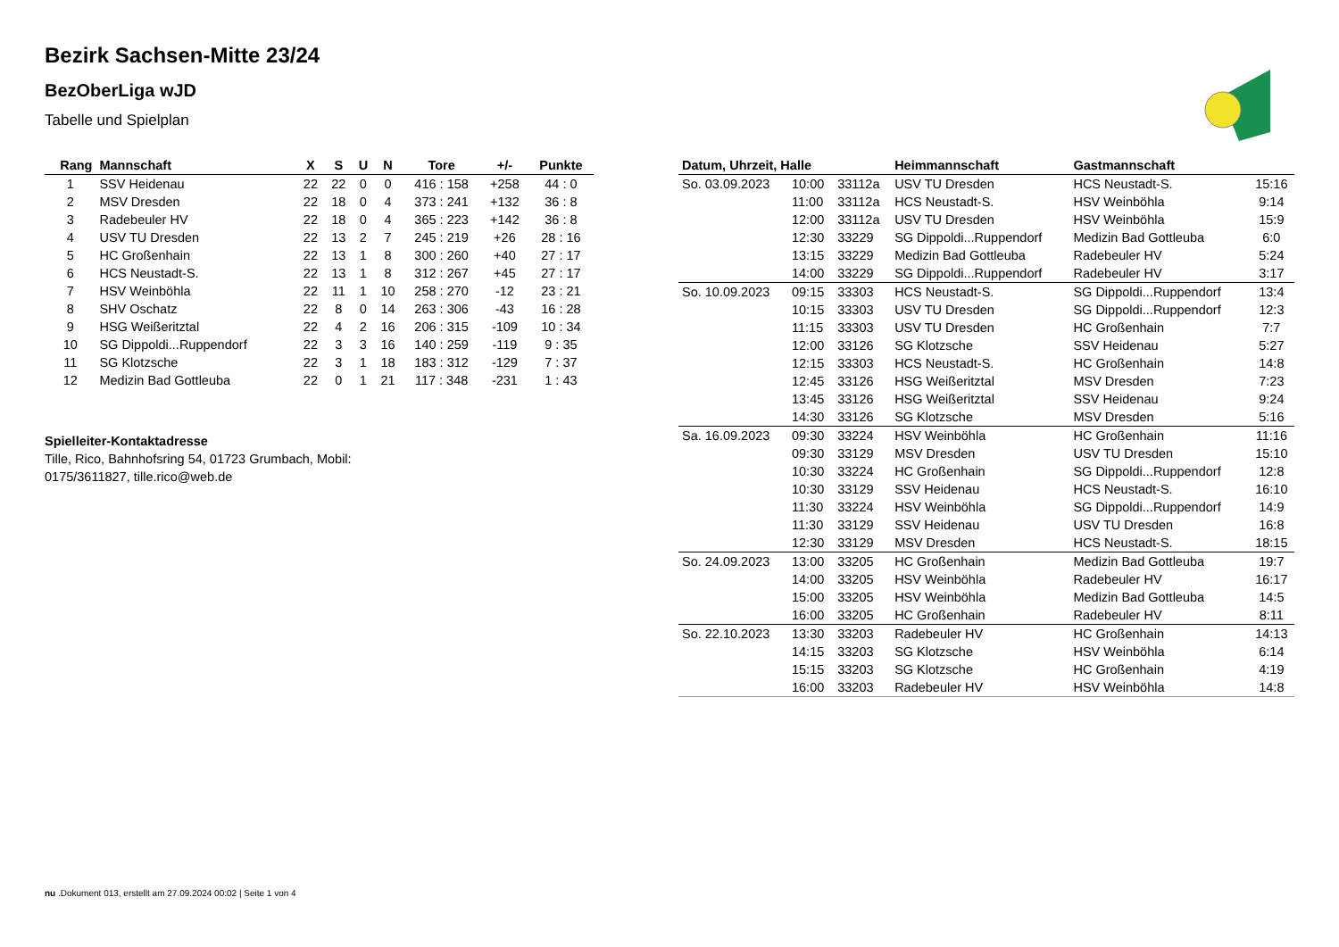Bezirk Sachsen-Mitte 23/24
BezOberLiga wJD
Tabelle und Spielplan
| Rang | Mannschaft | X | S | U | N | Tore | +/- | Punkte |
| --- | --- | --- | --- | --- | --- | --- | --- | --- |
| 1 | SSV Heidenau | 22 | 22 | 0 | 0 | 416 : 158 | +258 | 44 : 0 |
| 2 | MSV Dresden | 22 | 18 | 0 | 4 | 373 : 241 | +132 | 36 : 8 |
| 3 | Radebeuler HV | 22 | 18 | 0 | 4 | 365 : 223 | +142 | 36 : 8 |
| 4 | USV TU Dresden | 22 | 13 | 2 | 7 | 245 : 219 | +26 | 28 : 16 |
| 5 | HC Großenhain | 22 | 13 | 1 | 8 | 300 : 260 | +40 | 27 : 17 |
| 6 | HCS Neustadt-S. | 22 | 13 | 1 | 8 | 312 : 267 | +45 | 27 : 17 |
| 7 | HSV Weinböhla | 22 | 11 | 1 | 10 | 258 : 270 | -12 | 23 : 21 |
| 8 | SHV Oschatz | 22 | 8 | 0 | 14 | 263 : 306 | -43 | 16 : 28 |
| 9 | HSG Weißeritztal | 22 | 4 | 2 | 16 | 206 : 315 | -109 | 10 : 34 |
| 10 | SG Dippoldi...Ruppendorf | 22 | 3 | 3 | 16 | 140 : 259 | -119 | 9 : 35 |
| 11 | SG Klotzsche | 22 | 3 | 1 | 18 | 183 : 312 | -129 | 7 : 37 |
| 12 | Medizin Bad Gottleuba | 22 | 0 | 1 | 21 | 117 : 348 | -231 | 1 : 43 |
Spielleiter-Kontaktadresse
Tille, Rico, Bahnhofsring 54, 01723 Grumbach, Mobil: 0175/3611827, tille.rico@web.de
| Datum, Uhrzeit, Halle | | | Heimmannschaft | Gastmannschaft | |
| --- | --- | --- | --- | --- | --- |
| So. 03.09.2023 | 10:00 | 33112a | USV TU Dresden | HCS Neustadt-S. | 15:16 |
| | 11:00 | 33112a | HCS Neustadt-S. | HSV Weinböhla | 9:14 |
| | 12:00 | 33112a | USV TU Dresden | HSV Weinböhla | 15:9 |
| | 12:30 | 33229 | SG Dippoldi...Ruppendorf | Medizin Bad Gottleuba | 6:0 |
| | 13:15 | 33229 | Medizin Bad Gottleuba | Radebeuler HV | 5:24 |
| | 14:00 | 33229 | SG Dippoldi...Ruppendorf | Radebeuler HV | 3:17 |
| So. 10.09.2023 | 09:15 | 33303 | HCS Neustadt-S. | SG Dippoldi...Ruppendorf | 13:4 |
| | 10:15 | 33303 | USV TU Dresden | SG Dippoldi...Ruppendorf | 12:3 |
| | 11:15 | 33303 | USV TU Dresden | HC Großenhain | 7:7 |
| | 12:00 | 33126 | SG Klotzsche | SSV Heidenau | 5:27 |
| | 12:15 | 33303 | HCS Neustadt-S. | HC Großenhain | 14:8 |
| | 12:45 | 33126 | HSG Weißeritztal | MSV Dresden | 7:23 |
| | 13:45 | 33126 | HSG Weißeritztal | SSV Heidenau | 9:24 |
| | 14:30 | 33126 | SG Klotzsche | MSV Dresden | 5:16 |
| Sa. 16.09.2023 | 09:30 | 33224 | HSV Weinböhla | HC Großenhain | 11:16 |
| | 09:30 | 33129 | MSV Dresden | USV TU Dresden | 15:10 |
| | 10:30 | 33224 | HC Großenhain | SG Dippoldi...Ruppendorf | 12:8 |
| | 10:30 | 33129 | SSV Heidenau | HCS Neustadt-S. | 16:10 |
| | 11:30 | 33224 | HSV Weinböhla | SG Dippoldi...Ruppendorf | 14:9 |
| | 11:30 | 33129 | SSV Heidenau | USV TU Dresden | 16:8 |
| | 12:30 | 33129 | MSV Dresden | HCS Neustadt-S. | 18:15 |
| So. 24.09.2023 | 13:00 | 33205 | HC Großenhain | Medizin Bad Gottleuba | 19:7 |
| | 14:00 | 33205 | HSV Weinböhla | Radebeuler HV | 16:17 |
| | 15:00 | 33205 | HSV Weinböhla | Medizin Bad Gottleuba | 14:5 |
| | 16:00 | 33205 | HC Großenhain | Radebeuler HV | 8:11 |
| So. 22.10.2023 | 13:30 | 33203 | Radebeuler HV | HC Großenhain | 14:13 |
| | 14:15 | 33203 | SG Klotzsche | HSV Weinböhla | 6:14 |
| | 15:15 | 33203 | SG Klotzsche | HC Großenhain | 4:19 |
| | 16:00 | 33203 | Radebeuler HV | HSV Weinböhla | 14:8 |
nu .Dokument 013, erstellt am 27.09.2024 00:02 | Seite 1 von 4